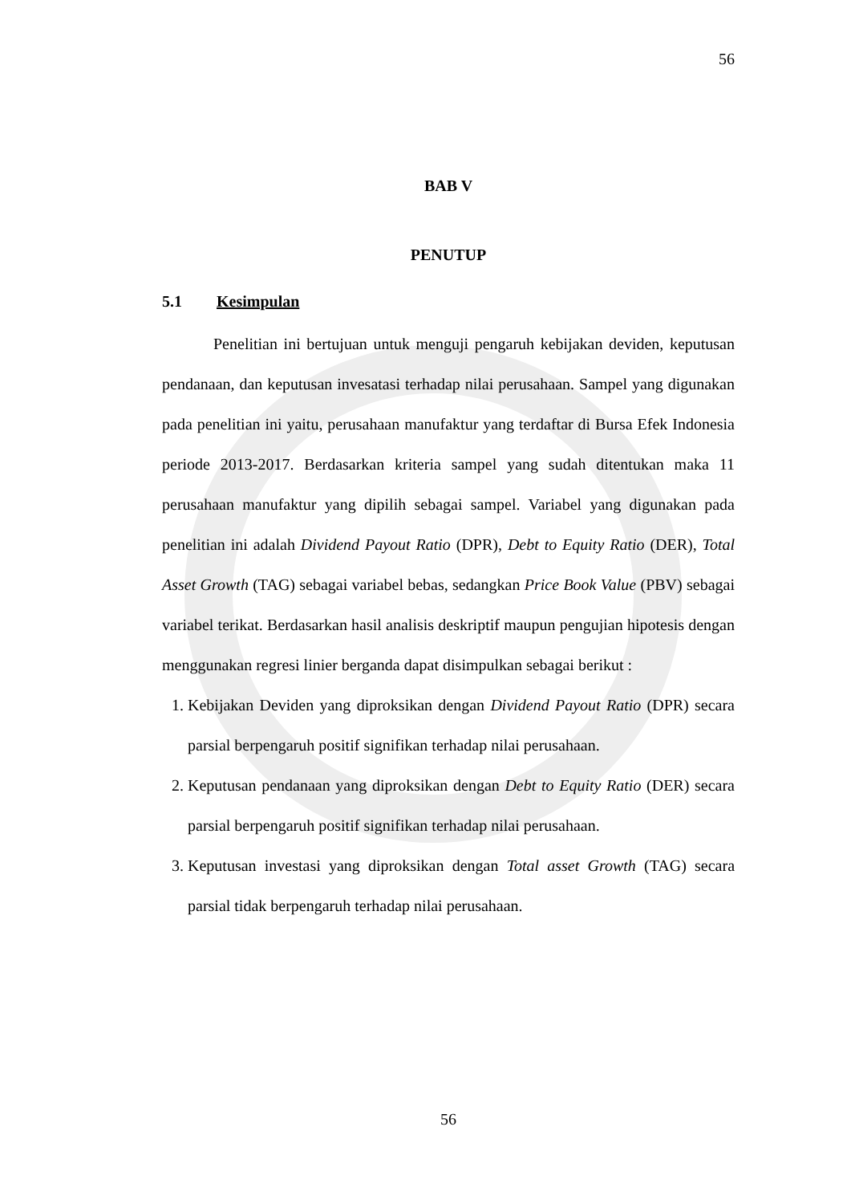56
BAB V
PENUTUP
5.1 Kesimpulan
Penelitian ini bertujuan untuk menguji pengaruh kebijakan deviden, keputusan pendanaan, dan keputusan invesatasi terhadap nilai perusahaan. Sampel yang digunakan pada penelitian ini yaitu, perusahaan manufaktur yang terdaftar di Bursa Efek Indonesia periode 2013-2017. Berdasarkan kriteria sampel yang sudah ditentukan maka 11 perusahaan manufaktur yang dipilih sebagai sampel. Variabel yang digunakan pada penelitian ini adalah Dividend Payout Ratio (DPR), Debt to Equity Ratio (DER), Total Asset Growth (TAG) sebagai variabel bebas, sedangkan Price Book Value (PBV) sebagai variabel terikat. Berdasarkan hasil analisis deskriptif maupun pengujian hipotesis dengan menggunakan regresi linier berganda dapat disimpulkan sebagai berikut :
1. Kebijakan Deviden yang diproksikan dengan Dividend Payout Ratio (DPR) secara parsial berpengaruh positif signifikan terhadap nilai perusahaan.
2. Keputusan pendanaan yang diproksikan dengan Debt to Equity Ratio (DER) secara parsial berpengaruh positif signifikan terhadap nilai perusahaan.
3. Keputusan investasi yang diproksikan dengan Total asset Growth (TAG) secara parsial tidak berpengaruh terhadap nilai perusahaan.
56